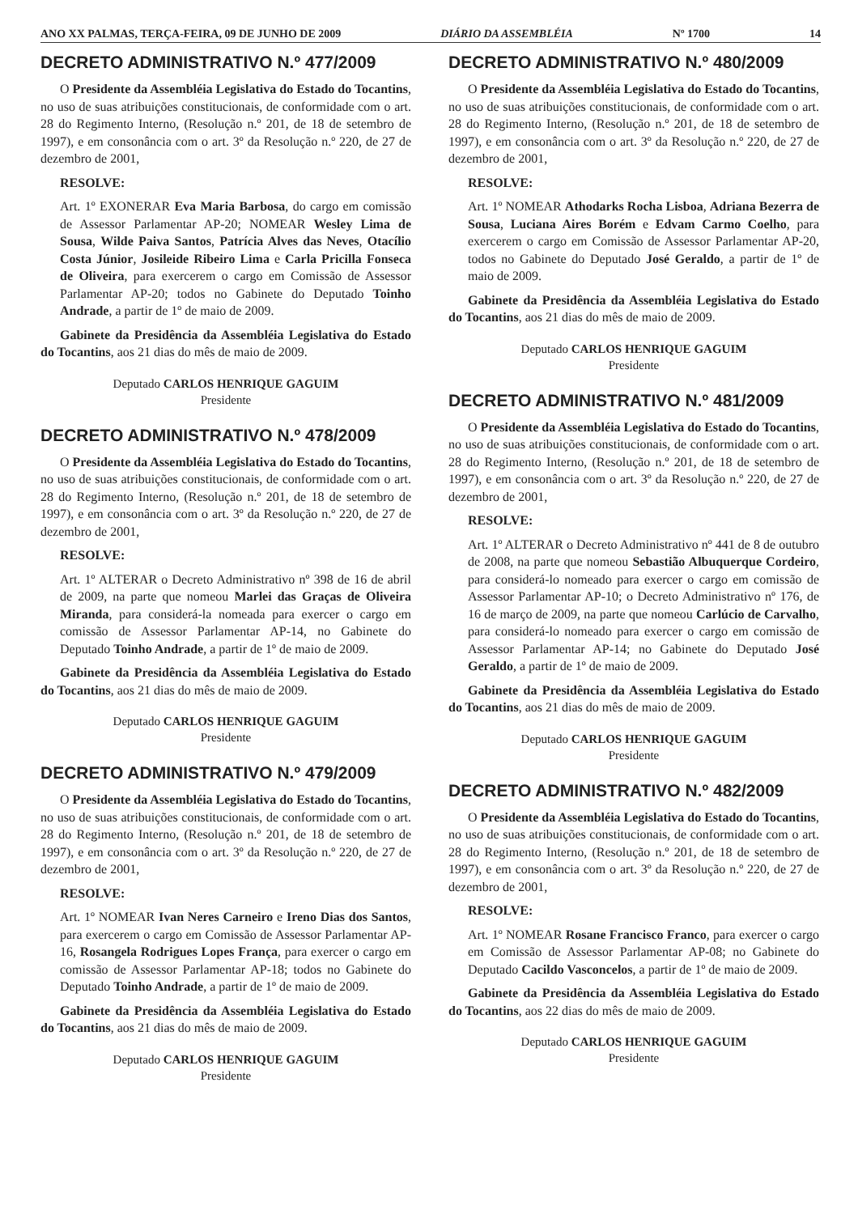ANO XX PALMAS, TERÇA-FEIRA, 09 DE JUNHO DE 2009 DIÁRIO DA ASSEMBLÉIA Nº 1700 14
DECRETO ADMINISTRATIVO N.º 477/2009
O Presidente da Assembléia Legislativa do Estado do Tocantins, no uso de suas atribuições constitucionais, de conformidade com o art. 28 do Regimento Interno, (Resolução n.º 201, de 18 de setembro de 1997), e em consonância com o art. 3º da Resolução n.º 220, de 27 de dezembro de 2001,
RESOLVE:
Art. 1º EXONERAR Eva Maria Barbosa, do cargo em comissão de Assessor Parlamentar AP-20; NOMEAR Wesley Lima de Sousa, Wilde Paiva Santos, Patrícia Alves das Neves, Otacílio Costa Júnior, Josileide Ribeiro Lima e Carla Pricilla Fonseca de Oliveira, para exercerem o cargo em Comissão de Assessor Parlamentar AP-20; todos no Gabinete do Deputado Toinho Andrade, a partir de 1º de maio de 2009.
Gabinete da Presidência da Assembléia Legislativa do Estado do Tocantins, aos 21 dias do mês de maio de 2009.
Deputado CARLOS HENRIQUE GAGUIM
Presidente
DECRETO ADMINISTRATIVO N.º 478/2009
O Presidente da Assembléia Legislativa do Estado do Tocantins, no uso de suas atribuições constitucionais, de conformidade com o art. 28 do Regimento Interno, (Resolução n.º 201, de 18 de setembro de 1997), e em consonância com o art. 3º da Resolução n.º 220, de 27 de dezembro de 2001,
RESOLVE:
Art. 1º ALTERAR o Decreto Administrativo nº 398 de 16 de abril de 2009, na parte que nomeou Marlei das Graças de Oliveira Miranda, para considerá-la nomeada para exercer o cargo em comissão de Assessor Parlamentar AP-14, no Gabinete do Deputado Toinho Andrade, a partir de 1º de maio de 2009.
Gabinete da Presidência da Assembléia Legislativa do Estado do Tocantins, aos 21 dias do mês de maio de 2009.
Deputado CARLOS HENRIQUE GAGUIM
Presidente
DECRETO ADMINISTRATIVO N.º 479/2009
O Presidente da Assembléia Legislativa do Estado do Tocantins, no uso de suas atribuições constitucionais, de conformidade com o art. 28 do Regimento Interno, (Resolução n.º 201, de 18 de setembro de 1997), e em consonância com o art. 3º da Resolução n.º 220, de 27 de dezembro de 2001,
RESOLVE:
Art. 1º NOMEAR Ivan Neres Carneiro e Ireno Dias dos Santos, para exercerem o cargo em Comissão de Assessor Parlamentar AP-16, Rosangela Rodrigues Lopes França, para exercer o cargo em comissão de Assessor Parlamentar AP-18; todos no Gabinete do Deputado Toinho Andrade, a partir de 1º de maio de 2009.
Gabinete da Presidência da Assembléia Legislativa do Estado do Tocantins, aos 21 dias do mês de maio de 2009.
Deputado CARLOS HENRIQUE GAGUIM
Presidente
DECRETO ADMINISTRATIVO N.º 480/2009
O Presidente da Assembléia Legislativa do Estado do Tocantins, no uso de suas atribuições constitucionais, de conformidade com o art. 28 do Regimento Interno, (Resolução n.º 201, de 18 de setembro de 1997), e em consonância com o art. 3º da Resolução n.º 220, de 27 de dezembro de 2001,
RESOLVE:
Art. 1º NOMEAR Athodarks Rocha Lisboa, Adriana Bezerra de Sousa, Luciana Aires Borém e Edvam Carmo Coelho, para exercerem o cargo em Comissão de Assessor Parlamentar AP-20, todos no Gabinete do Deputado José Geraldo, a partir de 1º de maio de 2009.
Gabinete da Presidência da Assembléia Legislativa do Estado do Tocantins, aos 21 dias do mês de maio de 2009.
Deputado CARLOS HENRIQUE GAGUIM
Presidente
DECRETO ADMINISTRATIVO N.º 481/2009
O Presidente da Assembléia Legislativa do Estado do Tocantins, no uso de suas atribuições constitucionais, de conformidade com o art. 28 do Regimento Interno, (Resolução n.º 201, de 18 de setembro de 1997), e em consonância com o art. 3º da Resolução n.º 220, de 27 de dezembro de 2001,
RESOLVE:
Art. 1º ALTERAR o Decreto Administrativo nº 441 de 8 de outubro de 2008, na parte que nomeou Sebastião Albuquerque Cordeiro, para considerá-lo nomeado para exercer o cargo em comissão de Assessor Parlamentar AP-10; o Decreto Administrativo nº 176, de 16 de março de 2009, na parte que nomeou Carlúcio de Carvalho, para considerá-lo nomeado para exercer o cargo em comissão de Assessor Parlamentar AP-14; no Gabinete do Deputado José Geraldo, a partir de 1º de maio de 2009.
Gabinete da Presidência da Assembléia Legislativa do Estado do Tocantins, aos 21 dias do mês de maio de 2009.
Deputado CARLOS HENRIQUE GAGUIM
Presidente
DECRETO ADMINISTRATIVO N.º 482/2009
O Presidente da Assembléia Legislativa do Estado do Tocantins, no uso de suas atribuições constitucionais, de conformidade com o art. 28 do Regimento Interno, (Resolução n.º 201, de 18 de setembro de 1997), e em consonância com o art. 3º da Resolução n.º 220, de 27 de dezembro de 2001,
RESOLVE:
Art. 1º NOMEAR Rosane Francisco Franco, para exercer o cargo em Comissão de Assessor Parlamentar AP-08; no Gabinete do Deputado Cacildo Vasconcelos, a partir de 1º de maio de 2009.
Gabinete da Presidência da Assembléia Legislativa do Estado do Tocantins, aos 22 dias do mês de maio de 2009.
Deputado CARLOS HENRIQUE GAGUIM
Presidente